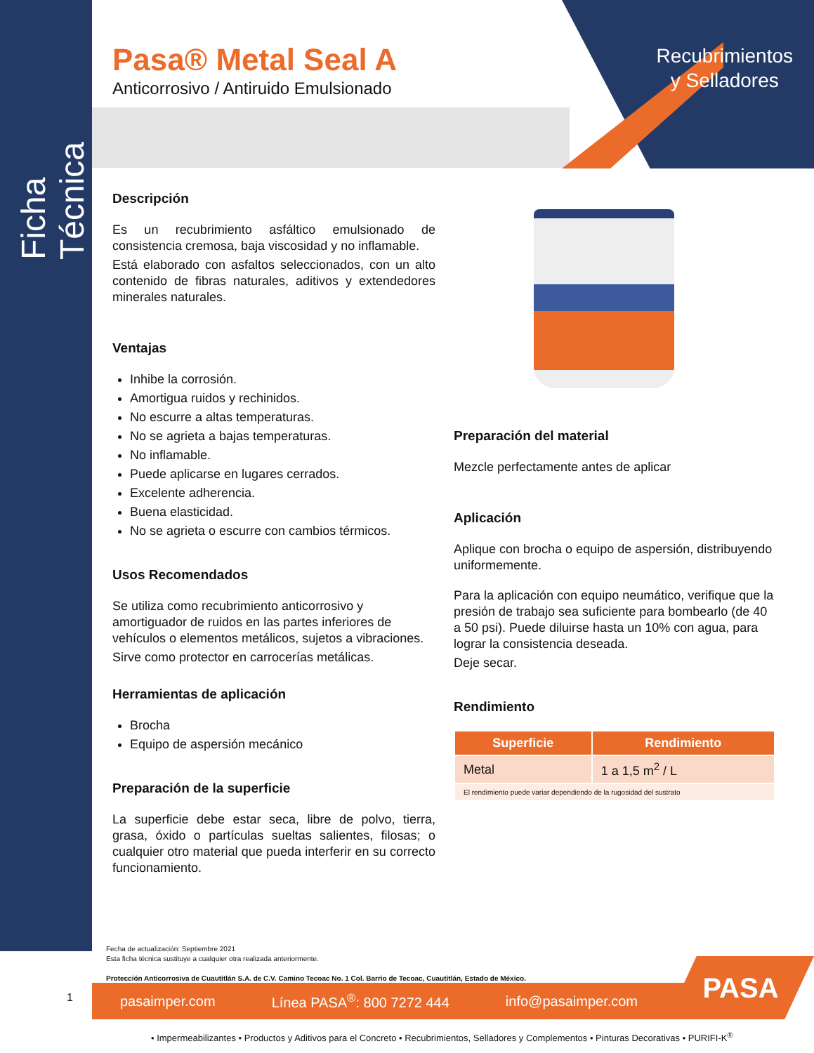Ficha Técnica
Recubrimientos
y Selladores
Pasa® Metal Seal A
Anticorrosivo / Antiruido Emulsionado
Descripción
Es un recubrimiento asfáltico emulsionado de consistencia cremosa, baja viscosidad y no inflamable.
Está elaborado con asfaltos seleccionados, con un alto contenido de fibras naturales, aditivos y extendedores minerales naturales.
Ventajas
Inhibe la corrosión.
Amortigua ruidos y rechinidos.
No escurre a altas temperaturas.
No se agrieta a bajas temperaturas.
No inflamable.
Puede aplicarse en lugares cerrados.
Excelente adherencia.
Buena elasticidad.
No se agrieta o escurre con cambios térmicos.
Usos Recomendados
Se utiliza como recubrimiento anticorrosivo y amortiguador de ruidos en las partes inferiores de vehículos o elementos metálicos, sujetos a vibraciones.
Sirve como protector en carrocerías metálicas.
Herramientas de aplicación
Brocha
Equipo de aspersión mecánico
Preparación de la superficie
La superficie debe estar seca, libre de polvo, tierra, grasa, óxido o partículas sueltas salientes, filosas; o cualquier otro material que pueda interferir en su correcto funcionamiento.
Preparación del material
Mezcle perfectamente antes de aplicar
Aplicación
Aplique con brocha o equipo de aspersión, distribuyendo uniformemente.
Para la aplicación con equipo neumático, verifique que la presión de trabajo sea suficiente para bombearlo (de 40 a 50 psi). Puede diluirse hasta un 10% con agua, para lograr la consistencia deseada.
Deje secar.
Rendimiento
| Superficie | Rendimiento |
| --- | --- |
| Metal | 1 a 1,5 m<sup>2</sup> / L |
| El rendimiento puede variar dependiendo de la rugosidad del sustrato | |
Fecha de actualización: Septiembre 2021
Esta ficha técnica sustituye a cualquier otra realizada anteriormente.
Protección Anticorrosiva de Cuautitlán S.A. de C.V. Camino Tecoac No. 1 Col. Barrio de Tecoac, Cuautitlán, Estado de México.
1 pasaimper.com Línea PASA<sup>®</sup>: 800 7272 444 info@pasaimper.com
PASA
• Impermeabilizantes • Productos y Aditivos para el Concreto • Recubrimientos, Selladores y Complementos • Pinturas Decorativas • PURIFI-K<sup>®</sup>